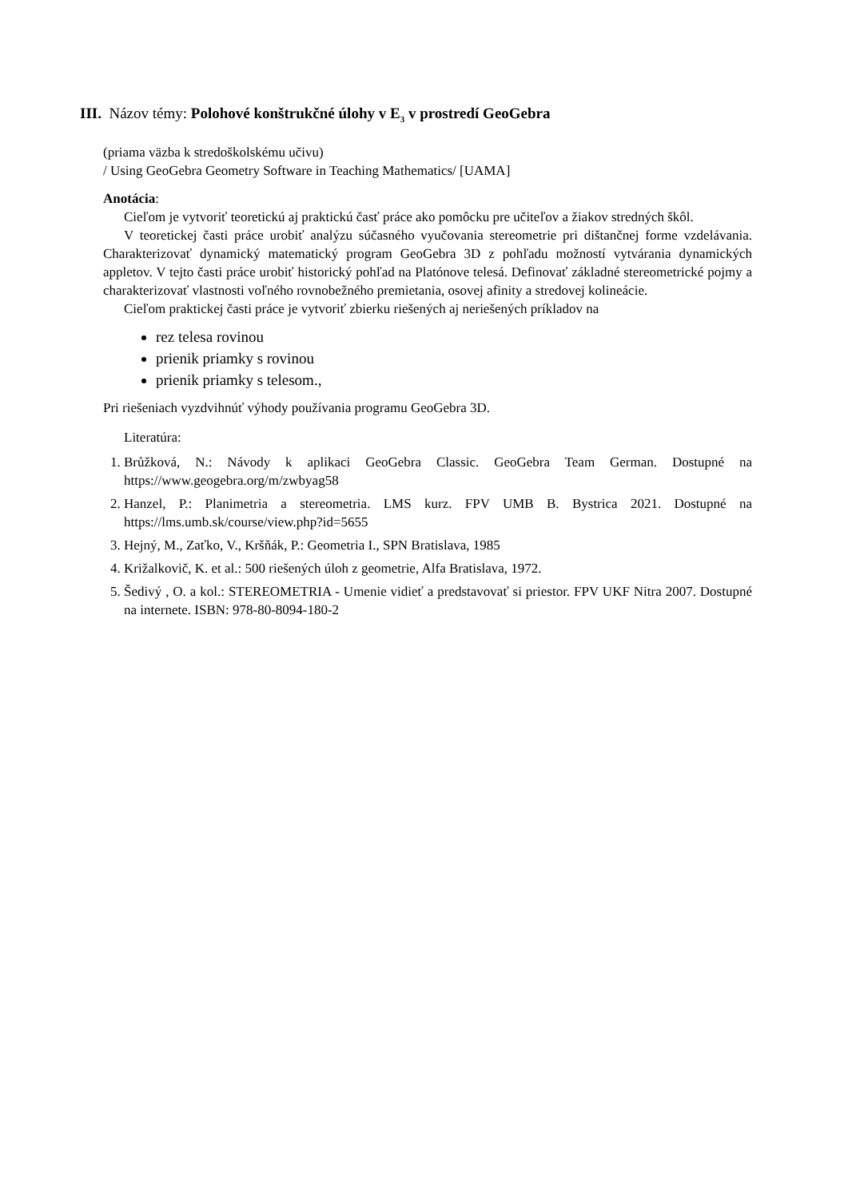III. Názov témy: Polohové konštrukčné úlohy v E<sub>3</sub> v prostredí GeoGebra
(priama väzba k stredoškolskému učivu)
/ Using GeoGebra Geometry Software in Teaching Mathematics/ [UAMA]
Anotácia:
Cieľom je vytvoriť teoretickú aj praktickú časť práce ako pomôcku pre učiteľov a žiakov stredných škôl.
V teoretickej časti práce urobiť analýzu súčasného vyučovania stereometrie pri dištančnej forme vzdelávania. Charakterizovať dynamický matematický program GeoGebra 3D z pohľadu možností vytvárania dynamických appletov. V tejto časti práce urobiť historický pohľad na Platónove telesá. Definovať základné stereometrické pojmy a charakterizovať vlastnosti voľného rovnobežného premietania, osovej afinity a stredovej kolineácie.
Cieľom praktickej časti práce je vytvoriť zbierku riešených aj neriešených príkladov na
rez telesa rovinou
prienik priamky s rovinou
prienik priamky s telesom.,
Pri riešeniach vyzdvihnúť výhody používania programu GeoGebra 3D.
Literatúra:
1. Brůžková, N.: Návody k aplikaci GeoGebra Classic. GeoGebra Team German. Dostupné na https://www.geogebra.org/m/zwbyag58
2. Hanzel, P.: Planimetria a stereometria. LMS kurz. FPV UMB B. Bystrica 2021. Dostupné na https://lms.umb.sk/course/view.php?id=5655
3. Hejný, M., Zaťko, V., Kršňák, P.: Geometria I., SPN Bratislava, 1985
4. Križalkovič, K. et al.: 500 riešených úloh z geometrie, Alfa Bratislava, 1972.
5. Šedivý , O. a kol.: STEREOMETRIA - Umenie vidieť a predstavovať si priestor. FPV UKF Nitra 2007. Dostupné na internete. ISBN: 978-80-8094-180-2